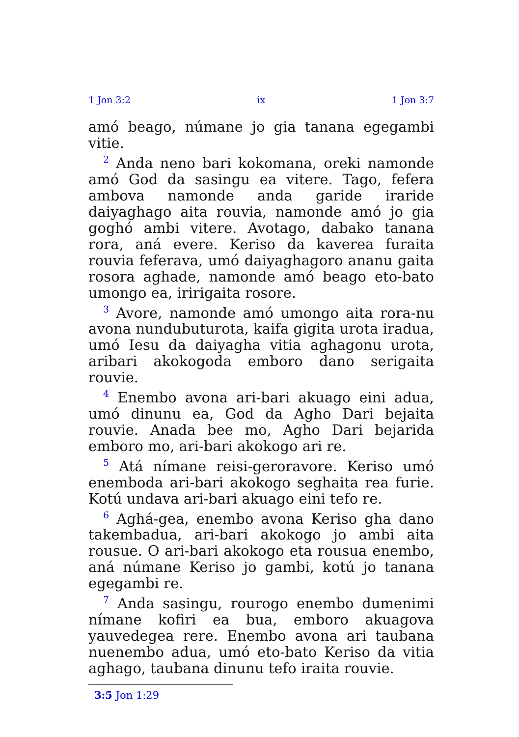1 Jon 3:2 ix 1 Jon 3:7
amó beago, númane jo gia tanana egegambi vitie.
<sup>2</sup> Anda neno bari kokomana, oreki namonde amó God da sasingu ea vitere. Tago, fefera ambova namonde anda garide iraride daiyaghago aita rouvia, namonde amó jo gia goghó ambi vitere. Avotago, dabako tanana rora, aná evere. Keriso da kaverea furaita rouvia feferava, umó daiyaghagoro ananu gaita rosora aghade, namonde amó beago eto-bato umongo ea, iririgaita rosore.
<sup>3</sup> Avore, namonde amó umongo aita rora-nu avona nundubuturota, kaifa gigita urota iradua, umó Iesu da daiyagha vitia aghagonu urota, aribari akokogoda emboro dano serigaita rouvie.
<sup>4</sup> Enembo avona ari-bari akuago eini adua, umó dinunu ea, God da Agho Dari bejaita rouvie. Anada bee mo, Agho Dari bejarida emboro mo, ari-bari akokogo ari re.
<sup>5</sup> Atá nímane reisi-geroravore. Keriso umó enemboda ari-bari akokogo seghaita rea furie. Kotú undava ari-bari akuago eini tefo re.
<sup>6</sup> Aghá-gea, enembo avona Keriso gha dano takembadua, ari-bari akokogo jo ambi aita rousue. O ari-bari akokogo eta rousua enembo, aná númane Keriso jo gambi, kotú jo tanana egegambi re.
<sup>7</sup> Anda sasingu, rourogo enembo dumenimi nímane kofiri ea bua, emboro akuagova yauvedegea rere. Enembo avona ari taubana nuenembo adua, umó eto-bato Keriso da vitia aghago, taubana dinunu tefo iraita rouvie.
3:5 Jon 1:29